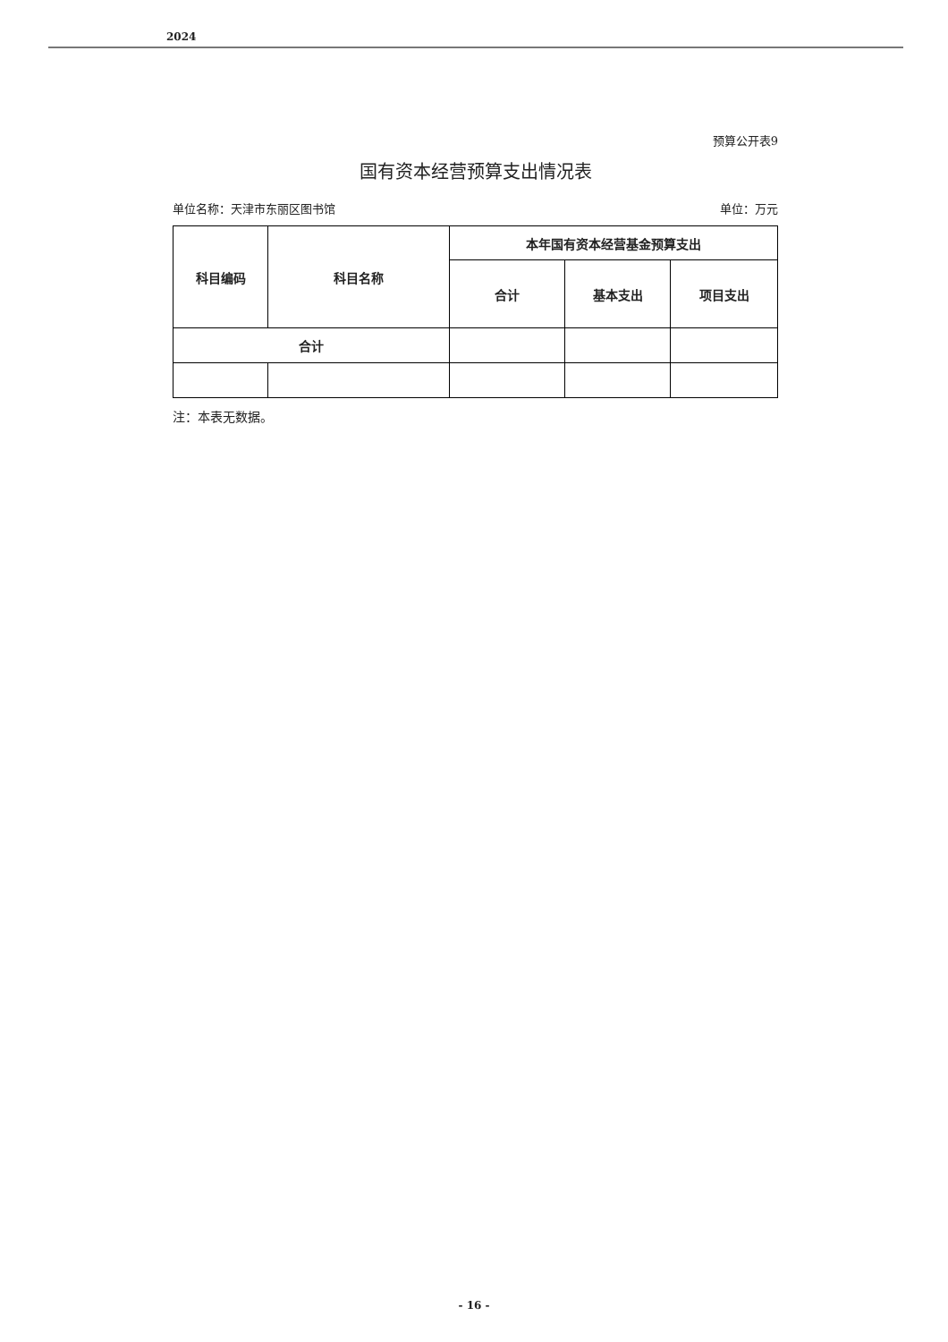2024
预算公开表9
国有资本经营预算支出情况表
单位名称：天津市东丽区图书馆 单位：万元
| 科目编码 | 科目名称 | 本年国有资本经营基金预算支出 | | |
| --- | --- | --- | --- | --- |
| | | 合计 | 基本支出 | 项目支出 |
| 合计 | | | | |
注：本表无数据。
- 16 -